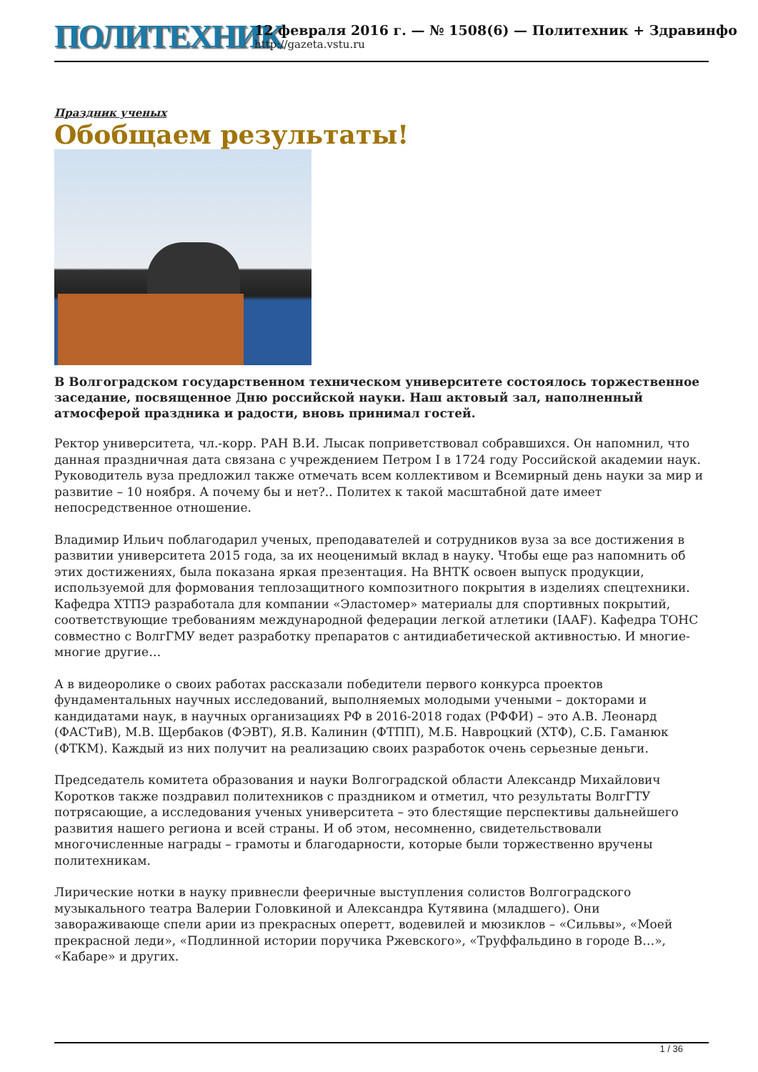ПОЛИТЕХНИК
12 февраля 2016 г. — № 1508(6) — Политехник + Здравинфо
http://gazeta.vstu.ru
Праздник ученых
Обобщаем результаты!
В Волгоградском государственном техническом университете состоялось торжественное заседание, посвященное Дню российской науки. Наш актовый зал, наполненный атмосферой праздника и радости, вновь принимал гостей.
Ректор университета, чл.-корр. РАН В.И. Лысак поприветствовал собравшихся. Он напомнил, что данная праздничная дата связана с учреждением Петром I в 1724 году Российской академии наук. Руководитель вуза предложил также отмечать всем коллективом и Всемирный день науки за мир и развитие – 10 ноября. А почему бы и нет?.. Политех к такой масштабной дате имеет непосредственное отношение.
Владимир Ильич поблагодарил ученых, преподавателей и сотрудников вуза за все достижения в развитии университета 2015 года, за их неоценимый вклад в науку. Чтобы еще раз напомнить об этих достижениях, была показана яркая презентация. На ВНТК освоен выпуск продукции, используемой для формования теплозащитного композитного покрытия в изделиях спецтехники. Кафедра ХТПЭ разработала для компании «Эластомер» материалы для спортивных покрытий, соответствующие требованиям международной федерации легкой атлетики (IAAF). Кафедра ТОНС совместно с ВолгГМУ ведет разработку препаратов с антидиабетической активностью. И многие-многие другие…
А в видеоролике о своих работах рассказали победители первого конкурса проектов фундаментальных научных исследований, выполняемых молодыми учеными – докторами и кандидатами наук, в научных организациях РФ в 2016-2018 годах (РФФИ) – это А.В. Леонард (ФАСТиВ), М.В. Щербаков (ФЭВТ), Я.В. Калинин (ФТПП), М.Б. Навроцкий (ХТФ), С.Б. Гаманюк (ФТКМ). Каждый из них получит на реализацию своих разработок очень серьезные деньги.
Председатель комитета образования и науки Волгоградской области Александр Михайлович Коротков также поздравил политехников с праздником и отметил, что результаты ВолгГТУ потрясающие, а исследования ученых университета – это блестящие перспективы дальнейшего развития нашего региона и всей страны. И об этом, несомненно, свидетельствовали многочисленные награды – грамоты и благодарности, которые были торжественно вручены политехникам.
Лирические нотки в науку привнесли фееричные выступления солистов Волгоградского музыкального театра Валерии Головкиной и Александра Кутявина (младшего). Они завораживающе спели арии из прекрасных оперетт, водевилей и мюзиклов – «Сильвы», «Моей прекрасной леди», «Подлинной истории поручика Ржевского», «Труффальдино в городе В…», «Кабаре» и других.
1 / 36